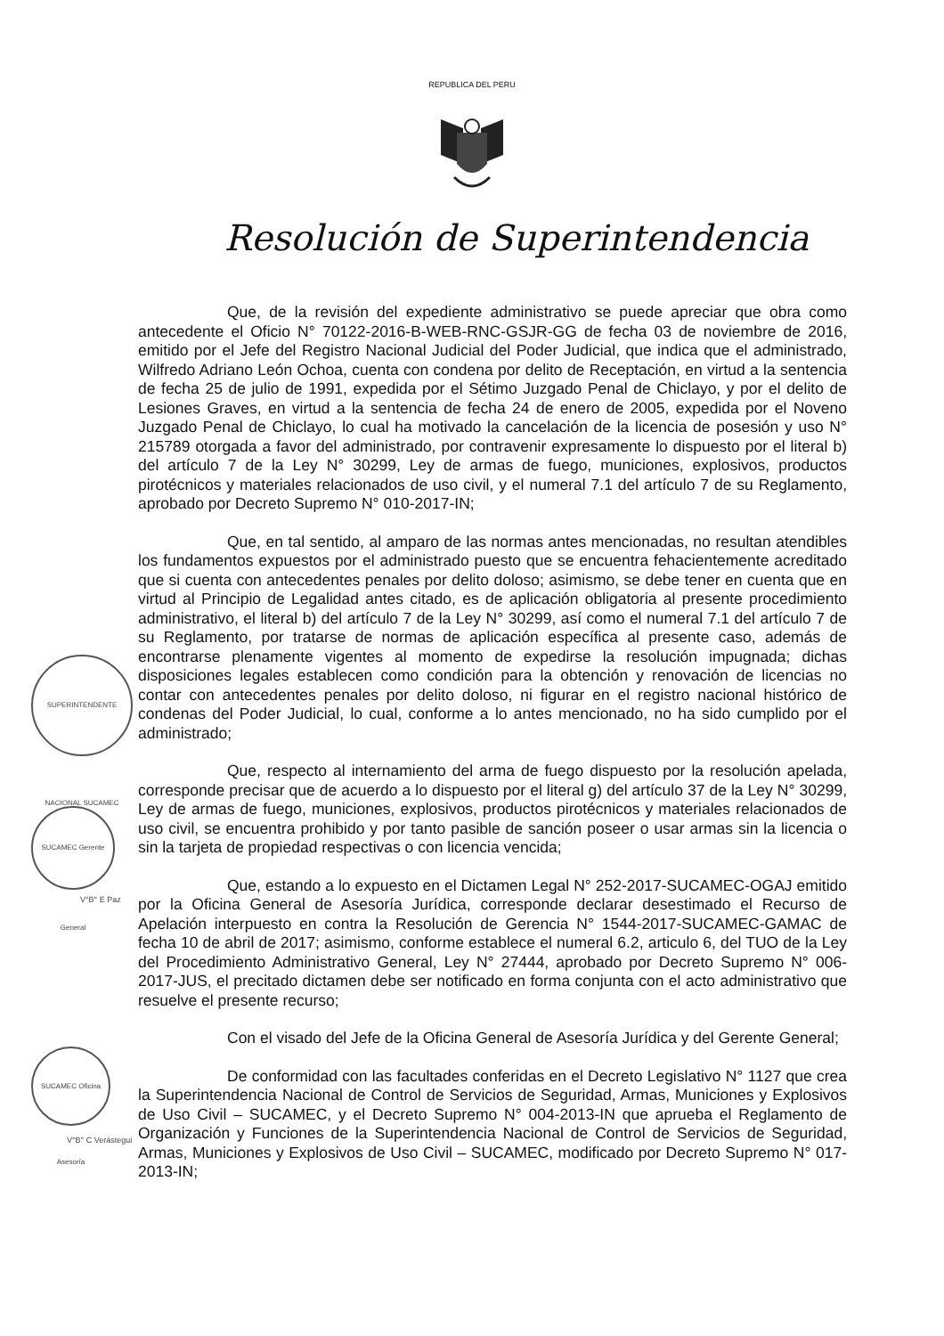REPUBLICA DEL PERU
Resolución de Superintendencia
SUPERINTENDENTE NACIONAL SUCAMEC
SUCAMEC Gerente General
V°B° E Paz
SUCAMEC Oficina Asesoría
V°B° C Verástegui
Que, de la revisión del expediente administrativo se puede apreciar que obra como antecedente el Oficio N° 70122-2016-B-WEB-RNC-GSJR-GG de fecha 03 de noviembre de 2016, emitido por el Jefe del Registro Nacional Judicial del Poder Judicial, que indica que el administrado, Wilfredo Adriano León Ochoa, cuenta con condena por delito de Receptación, en virtud a la sentencia de fecha 25 de julio de 1991, expedida por el Sétimo Juzgado Penal de Chiclayo, y por el delito de Lesiones Graves, en virtud a la sentencia de fecha 24 de enero de 2005, expedida por el Noveno Juzgado Penal de Chiclayo, lo cual ha motivado la cancelación de la licencia de posesión y uso N° 215789 otorgada a favor del administrado, por contravenir expresamente lo dispuesto por el literal b) del artículo 7 de la Ley N° 30299, Ley de armas de fuego, municiones, explosivos, productos pirotécnicos y materiales relacionados de uso civil, y el numeral 7.1 del artículo 7 de su Reglamento, aprobado por Decreto Supremo N° 010-2017-IN;
Que, en tal sentido, al amparo de las normas antes mencionadas, no resultan atendibles los fundamentos expuestos por el administrado puesto que se encuentra fehacientemente acreditado que si cuenta con antecedentes penales por delito doloso; asimismo, se debe tener en cuenta que en virtud al Principio de Legalidad antes citado, es de aplicación obligatoria al presente procedimiento administrativo, el literal b) del artículo 7 de la Ley N° 30299, así como el numeral 7.1 del artículo 7 de su Reglamento, por tratarse de normas de aplicación específica al presente caso, además de encontrarse plenamente vigentes al momento de expedirse la resolución impugnada; dichas disposiciones legales establecen como condición para la obtención y renovación de licencias no contar con antecedentes penales por delito doloso, ni figurar en el registro nacional histórico de condenas del Poder Judicial, lo cual, conforme a lo antes mencionado, no ha sido cumplido por el administrado;
Que, respecto al internamiento del arma de fuego dispuesto por la resolución apelada, corresponde precisar que de acuerdo a lo dispuesto por el literal g) del artículo 37 de la Ley N° 30299, Ley de armas de fuego, municiones, explosivos, productos pirotécnicos y materiales relacionados de uso civil, se encuentra prohibido y por tanto pasible de sanción poseer o usar armas sin la licencia o sin la tarjeta de propiedad respectivas o con licencia vencida;
Que, estando a lo expuesto en el Dictamen Legal N° 252-2017-SUCAMEC-OGAJ emitido por la Oficina General de Asesoría Jurídica, corresponde declarar desestimado el Recurso de Apelación interpuesto en contra la Resolución de Gerencia N° 1544-2017-SUCAMEC-GAMAC de fecha 10 de abril de 2017; asimismo, conforme establece el numeral 6.2, articulo 6, del TUO de la Ley del Procedimiento Administrativo General, Ley N° 27444, aprobado por Decreto Supremo N° 006-2017-JUS, el precitado dictamen debe ser notificado en forma conjunta con el acto administrativo que resuelve el presente recurso;
Con el visado del Jefe de la Oficina General de Asesoría Jurídica y del Gerente General;
De conformidad con las facultades conferidas en el Decreto Legislativo N° 1127 que crea la Superintendencia Nacional de Control de Servicios de Seguridad, Armas, Municiones y Explosivos de Uso Civil – SUCAMEC, y el Decreto Supremo N° 004-2013-IN que aprueba el Reglamento de Organización y Funciones de la Superintendencia Nacional de Control de Servicios de Seguridad, Armas, Municiones y Explosivos de Uso Civil – SUCAMEC, modificado por Decreto Supremo N° 017-2013-IN;